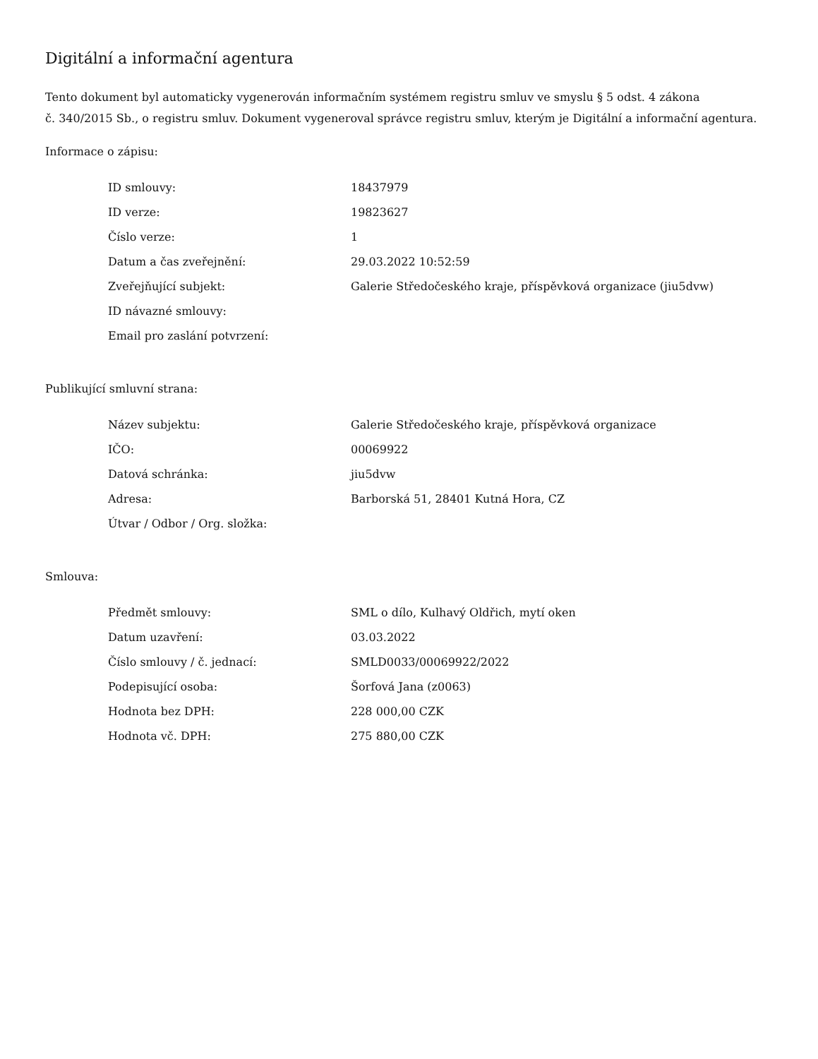Digitální a informační agentura
Tento dokument byl automaticky vygenerován informačním systémem registru smluv ve smyslu § 5 odst. 4 zákona
č. 340/2015 Sb., o registru smluv. Dokument vygeneroval správce registru smluv, kterým je Digitální a informační agentura.
Informace o zápisu:
| ID smlouvy: | 18437979 |
| ID verze: | 19823627 |
| Číslo verze: | 1 |
| Datum a čas zveřejnění: | 29.03.2022 10:52:59 |
| Zveřejňující subjekt: | Galerie Středočeského kraje, příspěvková organizace (jiu5dvw) |
| ID návazné smlouvy: | |
| Email pro zaslání potvrzení: | |
Publikující smluvní strana:
| Název subjektu: | Galerie Středočeského kraje, příspěvková organizace |
| IČO: | 00069922 |
| Datová schránka: | jiu5dvw |
| Adresa: | Barborská 51, 28401 Kutná Hora, CZ |
| Útvar / Odbor / Org. složka: | |
Smlouva:
| Předmět smlouvy: | SML o dílo, Kulhavý Oldřich, mytí oken |
| Datum uzavření: | 03.03.2022 |
| Číslo smlouvy / č. jednací: | SMLD0033/00069922/2022 |
| Podepisující osoba: | Šorfová Jana (z0063) |
| Hodnota bez DPH: | 228 000,00 CZK |
| Hodnota vč. DPH: | 275 880,00 CZK |